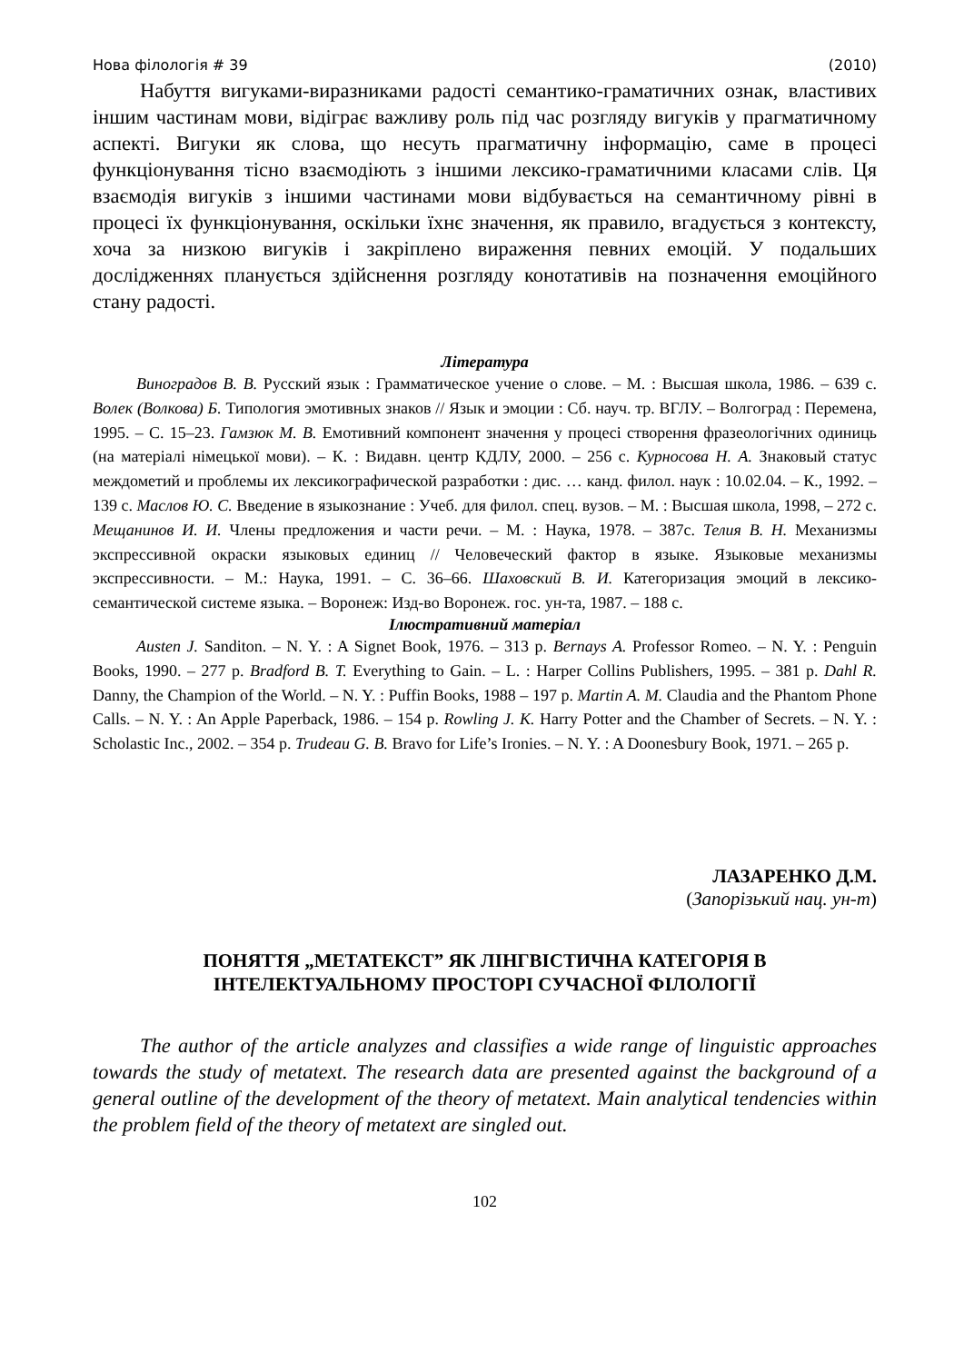Нова філологія # 39 (2010)
Набуття вигуками-виразниками радості семантико-граматичних ознак, властивих іншим частинам мови, відіграє важливу роль під час розгляду вигуків у прагматичному аспекті. Вигуки як слова, що несуть прагматичну інформацію, саме в процесі функціонування тісно взаємодіють з іншими лексико-граматичними класами слів. Ця взаємодія вигуків з іншими частинами мови відбувається на семантичному рівні в процесі їх функціонування, оскільки їхнє значення, як правило, вгадується з контексту, хоча за низкою вигуків і закріплено вираження певних емоцій. У подальших дослідженнях планується здійснення розгляду конотативів на позначення емоційного стану радості.
Література
Виноградов В. В. Русский язык : Грамматическое учение о слове. – М. : Высшая школа, 1986. – 639 с. Волек (Волкова) Б. Типология эмотивных знаков // Язык и эмоции : Сб. науч. тр. ВГЛУ. – Волгоград : Перемена, 1995. – С. 15–23. Гамзюк М. В. Емотивний компонент значення у процесі створення фразеологічних одиниць (на матеріалі німецької мови). – К. : Видавн. центр КДЛУ, 2000. – 256 с. Курносова Н. А. Знаковый статус междометий и проблемы их лексикографической разработки : дис. … канд. филол. наук : 10.02.04. – К., 1992. – 139 с. Маслов Ю. С. Введение в языкознание : Учеб. для филол. спец. вузов. – М. : Высшая школа, 1998, – 272 с. Мещанинов И. И. Члены предложения и части речи. – М. : Наука, 1978. – 387с. Телия В. Н. Механизмы экспрессивной окраски языковых единиц // Человеческий фактор в языке. Языковые механизмы экспрессивности. – М.: Наука, 1991. – С. 36–66. Шаховский В. И. Категоризация эмоций в лексико-семантической системе языка. – Воронеж: Изд-во Воронеж. гос. ун-та, 1987. – 188 с.
Ілюстративний матеріал
Austen J. Sanditon. – N. Y. : A Signet Book, 1976. – 313 p. Bernays A. Professor Romeo. – N. Y. : Penguin Books, 1990. – 277 p. Bradford B. T. Everything to Gain. – L. : Harper Collins Publishers, 1995. – 381 p. Dahl R. Danny, the Champion of the World. – N. Y. : Puffin Books, 1988 – 197 p. Martin A. M. Claudia and the Phantom Phone Calls. – N. Y. : An Apple Paperback, 1986. – 154 p. Rowling J. K. Harry Potter and the Chamber of Secrets. – N. Y. : Scholastic Inc., 2002. – 354 p. Trudeau G. B. Bravo for Life’s Ironies. – N. Y. : A Doonesbury Book, 1971. – 265 p.
ЛАЗАРЕНКО Д.М.
(Запорізький нац. ун-т)
ПОНЯТТЯ „МЕТАТЕКСТ” ЯК ЛІНГВІСТИЧНА КАТЕГОРІЯ В
ІНТЕЛЕКТУАЛЬНОМУ ПРОСТОРІ СУЧАСНОЇ ФІЛОЛОГІЇ
The author of the article analyzes and classifies a wide range of linguistic approaches towards the study of metatext. The research data are presented against the background of a general outline of the development of the theory of metatext. Main analytical tendencies within the problem field of the theory of metatext are singled out.
102